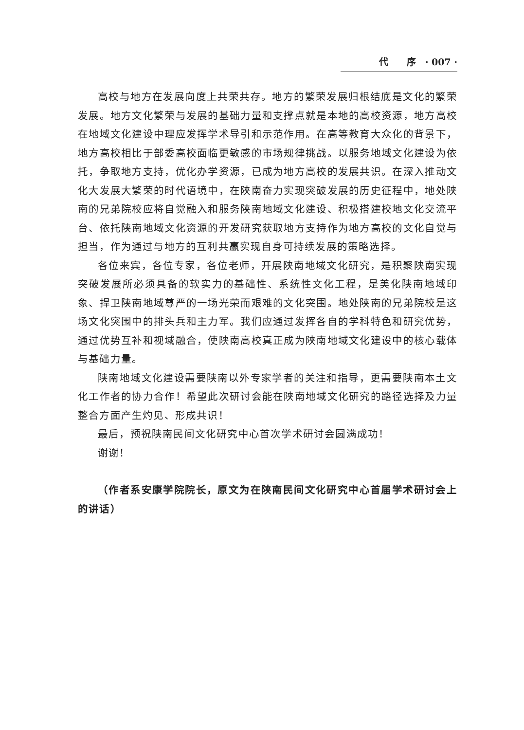代　　序　· 007 ·
高校与地方在发展向度上共荣共存。地方的繁荣发展归根结底是文化的繁荣发展。地方文化繁荣与发展的基础力量和支撑点就是本地的高校资源，地方高校在地域文化建设中理应发挥学术导引和示范作用。在高等教育大众化的背景下，地方高校相比于部委高校面临更敏感的市场规律挑战。以服务地域文化建设为依托，争取地方支持，优化办学资源，已成为地方高校的发展共识。在深入推动文化大发展大繁荣的时代语境中，在陕南奋力实现突破发展的历史征程中，地处陕南的兄弟院校应将自觉融入和服务陕南地域文化建设、积极搭建校地文化交流平台、依托陕南地域文化资源的开发研究获取地方支持作为地方高校的文化自觉与担当，作为通过与地方的互利共赢实现自身可持续发展的策略选择。
各位来宾，各位专家，各位老师，开展陕南地域文化研究，是积聚陕南实现突破发展所必须具备的软实力的基础性、系统性文化工程，是美化陕南地域印象、捍卫陕南地域尊严的一场光荣而艰难的文化突围。地处陕南的兄弟院校是这场文化突围中的排头兵和主力军。我们应通过发挥各自的学科特色和研究优势，通过优势互补和视域融合，使陕南高校真正成为陕南地域文化建设中的核心载体与基础力量。
陕南地域文化建设需要陕南以外专家学者的关注和指导，更需要陕南本土文化工作者的协力合作！希望此次研讨会能在陕南地域文化研究的路径选择及力量整合方面产生灼见、形成共识！
最后，预祝陕南民间文化研究中心首次学术研讨会圆满成功！
谢谢！
（作者系安康学院院长，原文为在陕南民间文化研究中心首届学术研讨会上的讲话）